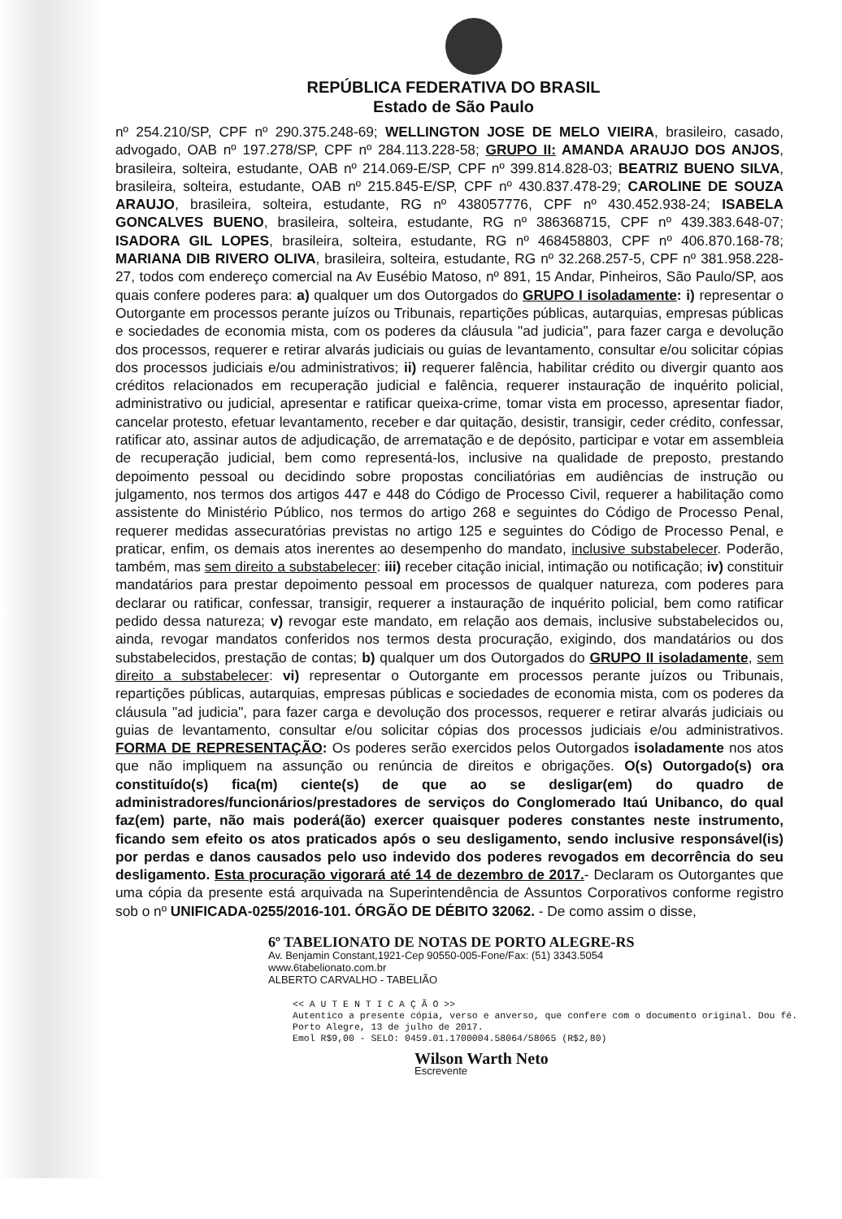REPÚBLICA FEDERATIVA DO BRASIL
Estado de São Paulo
nº 254.210/SP, CPF nº 290.375.248-69; WELLINGTON JOSE DE MELO VIEIRA, brasileiro, casado, advogado, OAB nº 197.278/SP, CPF nº 284.113.228-58; GRUPO II: AMANDA ARAUJO DOS ANJOS, brasileira, solteira, estudante, OAB nº 214.069-E/SP, CPF nº 399.814.828-03; BEATRIZ BUENO SILVA, brasileira, solteira, estudante, OAB nº 215.845-E/SP, CPF nº 430.837.478-29; CAROLINE DE SOUZA ARAUJO, brasileira, solteira, estudante, RG nº 438057776, CPF nº 430.452.938-24; ISABELA GONCALVES BUENO, brasileira, solteira, estudante, RG nº 386368715, CPF nº 439.383.648-07; ISADORA GIL LOPES, brasileira, solteira, estudante, RG nº 468458803, CPF nº 406.870.168-78; MARIANA DIB RIVERO OLIVA, brasileira, solteira, estudante, RG nº 32.268.257-5, CPF nº 381.958.228-27, todos com endereço comercial na Av Eusébio Matoso, nº 891, 15 Andar, Pinheiros, São Paulo/SP, aos quais confere poderes para: a) qualquer um dos Outorgados do GRUPO I isoladamente: i) representar o Outorgante em processos perante juízos ou Tribunais, repartições públicas, autarquias, empresas públicas e sociedades de economia mista, com os poderes da cláusula "ad judicia", para fazer carga e devolução dos processos, requerer e retirar alvarás judiciais ou guias de levantamento, consultar e/ou solicitar cópias dos processos judiciais e/ou administrativos; ii) requerer falência, habilitar crédito ou divergir quanto aos créditos relacionados em recuperação judicial e falência, requerer instauração de inquérito policial, administrativo ou judicial, apresentar e ratificar queixa-crime, tomar vista em processo, apresentar fiador, cancelar protesto, efetuar levantamento, receber e dar quitação, desistir, transigir, ceder crédito, confessar, ratificar ato, assinar autos de adjudicação, de arrematação e de depósito, participar e votar em assembleia de recuperação judicial, bem como representá-los, inclusive na qualidade de preposto, prestando depoimento pessoal ou decidindo sobre propostas conciliatórias em audiências de instrução ou julgamento, nos termos dos artigos 447 e 448 do Código de Processo Civil, requerer a habilitação como assistente do Ministério Público, nos termos do artigo 268 e seguintes do Código de Processo Penal, requerer medidas assecuratórias previstas no artigo 125 e seguintes do Código de Processo Penal, e praticar, enfim, os demais atos inerentes ao desempenho do mandato, inclusive substabelecer. Poderão, também, mas sem direito a substabelecer: iii) receber citação inicial, intimação ou notificação; iv) constituir mandatários para prestar depoimento pessoal em processos de qualquer natureza, com poderes para declarar ou ratificar, confessar, transigir, requerer a instauração de inquérito policial, bem como ratificar pedido dessa natureza; v) revogar este mandato, em relação aos demais, inclusive substabelecidos ou, ainda, revogar mandatos conferidos nos termos desta procuração, exigindo, dos mandatários ou dos substabelecidos, prestação de contas; b) qualquer um dos Outorgados do GRUPO II isoladamente, sem direito a substabelecer: vi) representar o Outorgante em processos perante juízos ou Tribunais, repartições públicas, autarquias, empresas públicas e sociedades de economia mista, com os poderes da cláusula "ad judicia", para fazer carga e devolução dos processos, requerer e retirar alvarás judiciais ou guias de levantamento, consultar e/ou solicitar cópias dos processos judiciais e/ou administrativos. FORMA DE REPRESENTAÇÃO: Os poderes serão exercidos pelos Outorgados isoladamente nos atos que não impliquem na assunção ou renúncia de direitos e obrigações. O(s) Outorgado(s) ora constituído(s) fica(m) ciente(s) de que ao se desligar(em) do quadro de administradores/funcionários/prestadores de serviços do Conglomerado Itaú Unibanco, do qual faz(em) parte, não mais poderá(ão) exercer quaisquer poderes constantes neste instrumento, ficando sem efeito os atos praticados após o seu desligamento, sendo inclusive responsável(is) por perdas e danos causados pelo uso indevido dos poderes revogados em decorrência do seu desligamento. Esta procuração vigorará até 14 de dezembro de 2017.- Declaram os Outorgantes que uma cópia da presente está arquivada na Superintendência de Assuntos Corporativos conforme registro sob o nº UNIFICADA-0255/2016-101. ÓRGÃO DE DÉBITO 32062. - De como assim o disse,
6º TABELIONATO DE NOTAS DE PORTO ALEGRE-RS
Av. Benjamin Constant,1921-Cep 90550-005-Fone/Fax: (51) 3343.5054
www.6tabelionato.com.br
ALBERTO CARVALHO - TABELIÃO
<< A U T E N T I C A Ç Ã O >>
Autentico a presente cópia, verso e anverso, que confere com o documento original. Dou fé.
Porto Alegre, 13 de julho de 2017.
Emol R$9,00 - SELO: 0459.01.1700004.58064/58065 (R$2,80)
Wilson Warth Neto
Escrevente